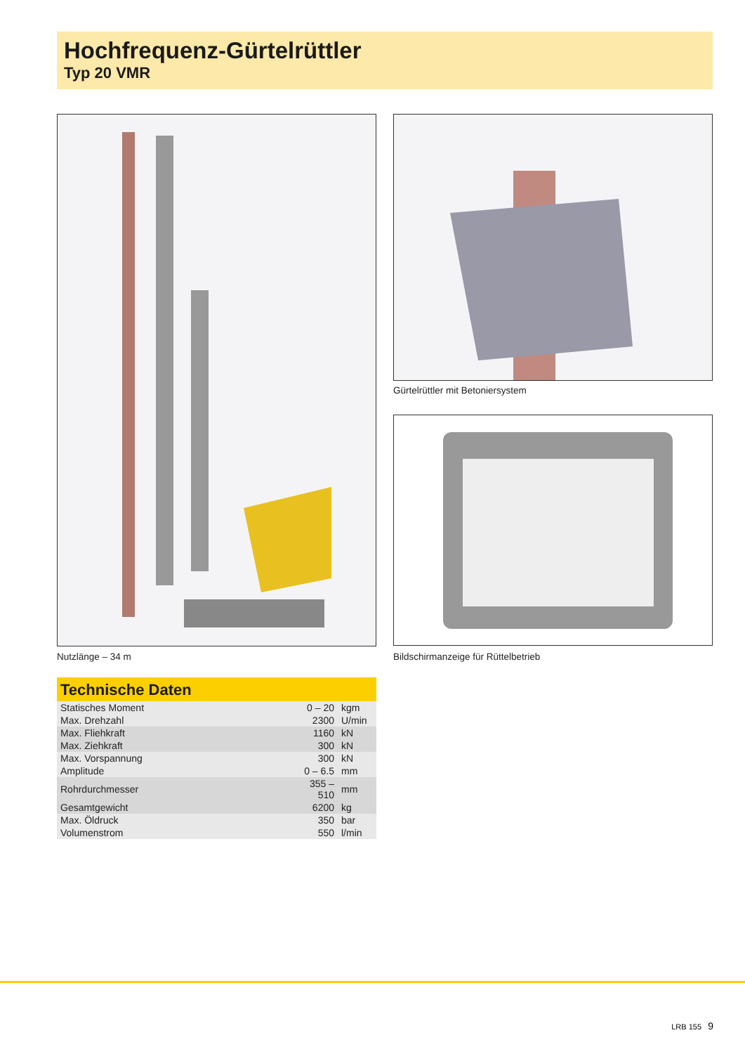Hochfrequenz-Gürtelrüttler
Typ 20 VMR
Nutzlänge – 34 m
Gürtelrüttler mit Betoniersystem
Bildschirmanzeige für Rüttelbetrieb
Technische Daten
| Statisches Moment | 0 – 20 | kgm |
| Max. Drehzahl | 2300 | U/min |
| Max. Fliehkraft | 1160 | kN |
| Max. Ziehkraft | 300 | kN |
| Max. Vorspannung | 300 | kN |
| Amplitude | 0 – 6.5 | mm |
| Rohrdurchmesser | 355 – 510 | mm |
| Gesamtgewicht | 6200 | kg |
| Max. Öldruck | 350 | bar |
| Volumenstrom | 550 | l/min |
LRB 155 9